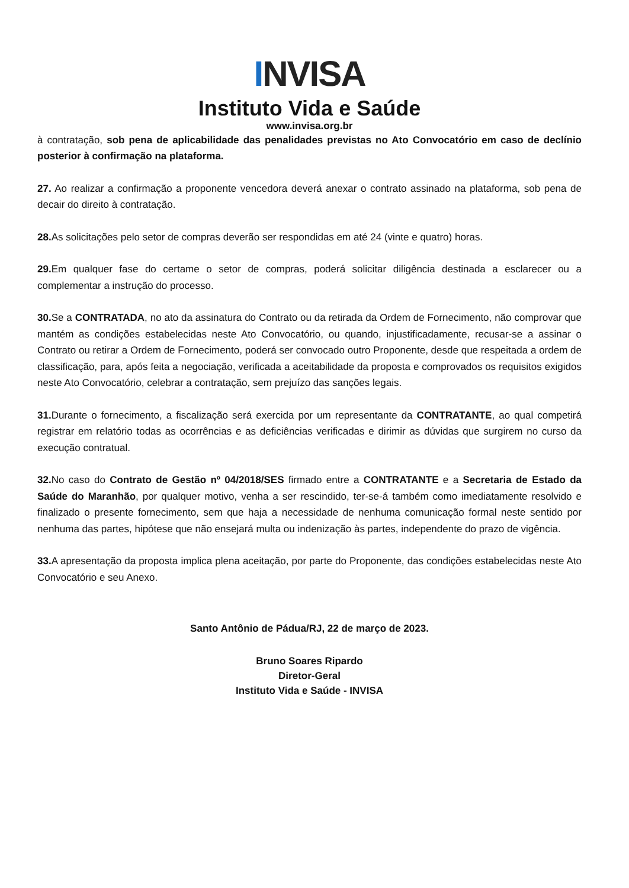INVISA
Instituto Vida e Saúde
www.invisa.org.br
à contratação, sob pena de aplicabilidade das penalidades previstas no Ato Convocatório em caso de declínio posterior à confirmação na plataforma.
27. Ao realizar a confirmação a proponente vencedora deverá anexar o contrato assinado na plataforma, sob pena de decair do direito à contratação.
28. As solicitações pelo setor de compras deverão ser respondidas em até 24 (vinte e quatro) horas.
29. Em qualquer fase do certame o setor de compras, poderá solicitar diligência destinada a esclarecer ou a complementar a instrução do processo.
30. Se a CONTRATADA, no ato da assinatura do Contrato ou da retirada da Ordem de Fornecimento, não comprovar que mantém as condições estabelecidas neste Ato Convocatório, ou quando, injustificadamente, recusar-se a assinar o Contrato ou retirar a Ordem de Fornecimento, poderá ser convocado outro Proponente, desde que respeitada a ordem de classificação, para, após feita a negociação, verificada a aceitabilidade da proposta e comprovados os requisitos exigidos neste Ato Convocatório, celebrar a contratação, sem prejuízo das sanções legais.
31. Durante o fornecimento, a fiscalização será exercida por um representante da CONTRATANTE, ao qual competirá registrar em relatório todas as ocorrências e as deficiências verificadas e dirimir as dúvidas que surgirem no curso da execução contratual.
32. No caso do Contrato de Gestão nº 04/2018/SES firmado entre a CONTRATANTE e a Secretaria de Estado da Saúde do Maranhão, por qualquer motivo, venha a ser rescindido, ter-se-á também como imediatamente resolvido e finalizado o presente fornecimento, sem que haja a necessidade de nenhuma comunicação formal neste sentido por nenhuma das partes, hipótese que não ensejará multa ou indenização às partes, independente do prazo de vigência.
33. A apresentação da proposta implica plena aceitação, por parte do Proponente, das condições estabelecidas neste Ato Convocatório e seu Anexo.
Santo Antônio de Pádua/RJ, 22 de março de 2023.
Bruno Soares Ripardo
Diretor-Geral
Instituto Vida e Saúde - INVISA